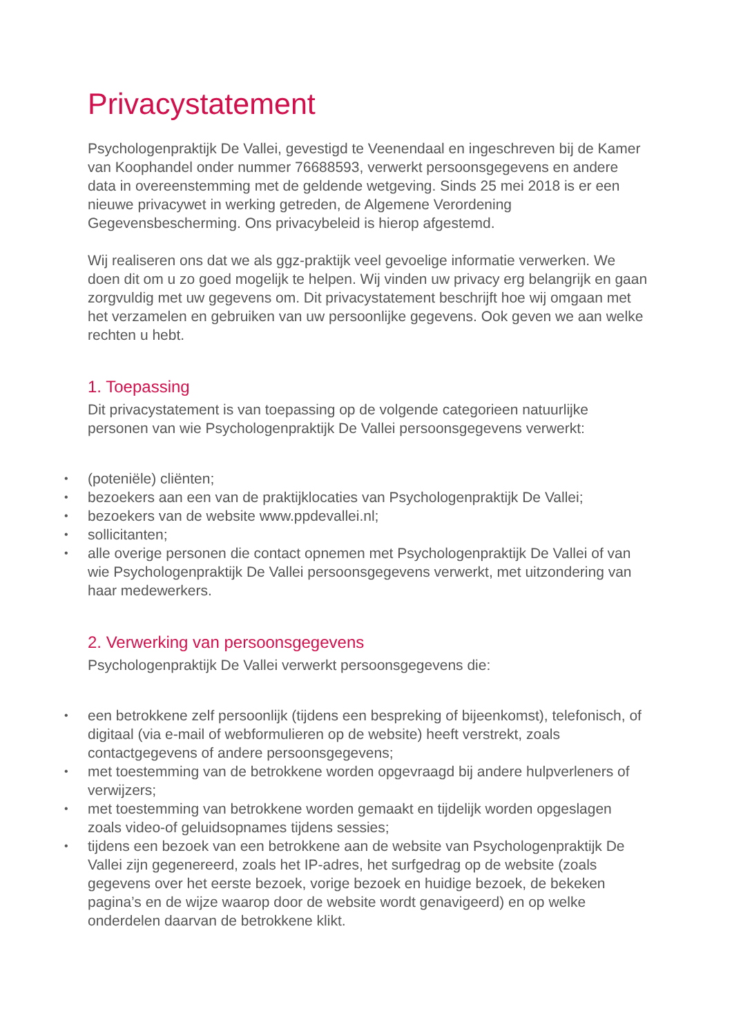Privacystatement
Psychologenpraktijk De Vallei, gevestigd te Veenendaal en ingeschreven bij de Kamer van Koophandel onder nummer 76688593, verwerkt persoonsgegevens en andere data in overeenstemming met de geldende wetgeving. Sinds 25 mei 2018 is er een nieuwe privacywet in werking getreden, de Algemene Verordening Gegevensbescherming. Ons privacybeleid is hierop afgestemd.
Wij realiseren ons dat we als ggz-praktijk veel gevoelige informatie verwerken. We doen dit om u zo goed mogelijk te helpen. Wij vinden uw privacy erg belangrijk en gaan zorgvuldig met uw gegevens om. Dit privacystatement beschrijft hoe wij omgaan met het verzamelen en gebruiken van uw persoonlijke gegevens. Ook geven we aan welke rechten u hebt.
1. Toepassing
Dit privacystatement is van toepassing op de volgende categorieen natuurlijke personen van wie Psychologenpraktijk De Vallei persoonsgegevens verwerkt:
• (poteniële) cliënten;
• bezoekers aan een van de praktijklocaties van Psychologenpraktijk De Vallei;
• bezoekers van de website www.ppdevallei.nl;
• sollicitanten;
• alle overige personen die contact opnemen met Psychologenpraktijk De Vallei of van wie Psychologenpraktijk De Vallei persoonsgegevens verwerkt, met uitzondering van haar medewerkers.
2. Verwerking van persoonsgegevens
Psychologenpraktijk De Vallei verwerkt persoonsgegevens die:
• een betrokkene zelf persoonlijk (tijdens een bespreking of bijeenkomst), telefonisch, of digitaal (via e-mail of webformulieren op de website) heeft verstrekt, zoals contactgegevens of andere persoonsgegevens;
• met toestemming van de betrokkene worden opgevraagd bij andere hulpverleners of verwijzers;
• met toestemming van betrokkene worden gemaakt en tijdelijk worden opgeslagen zoals video-of geluidsopnames tijdens sessies;
• tijdens een bezoek van een betrokkene aan de website van Psychologenpraktijk De Vallei zijn gegenereerd, zoals het IP-adres, het surfgedrag op de website (zoals gegevens over het eerste bezoek, vorige bezoek en huidige bezoek, de bekeken pagina’s en de wijze waarop door de website wordt genavigeerd) en op welke onderdelen daarvan de betrokkene klikt.